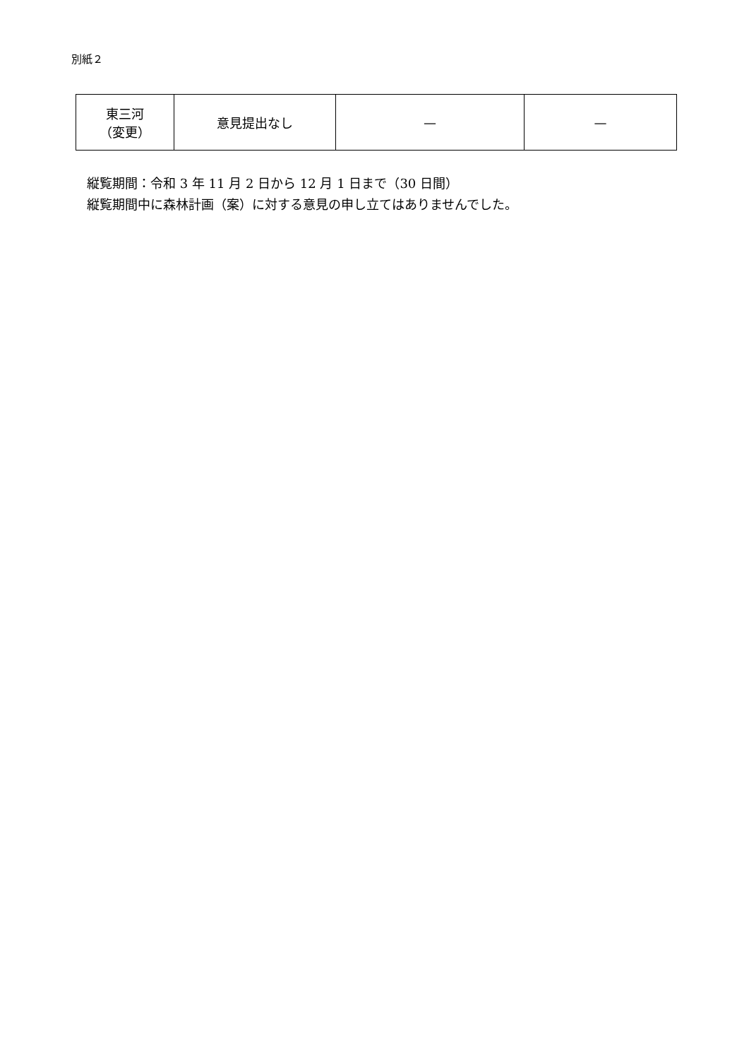別紙２
| 東三河 （変更） | 意見提出なし | — | — |
縦覧期間：令和 3 年 11 月 2 日から 12 月 1 日まで（30 日間）
縦覧期間中に森林計画（案）に対する意見の申し立てはありませんでした。